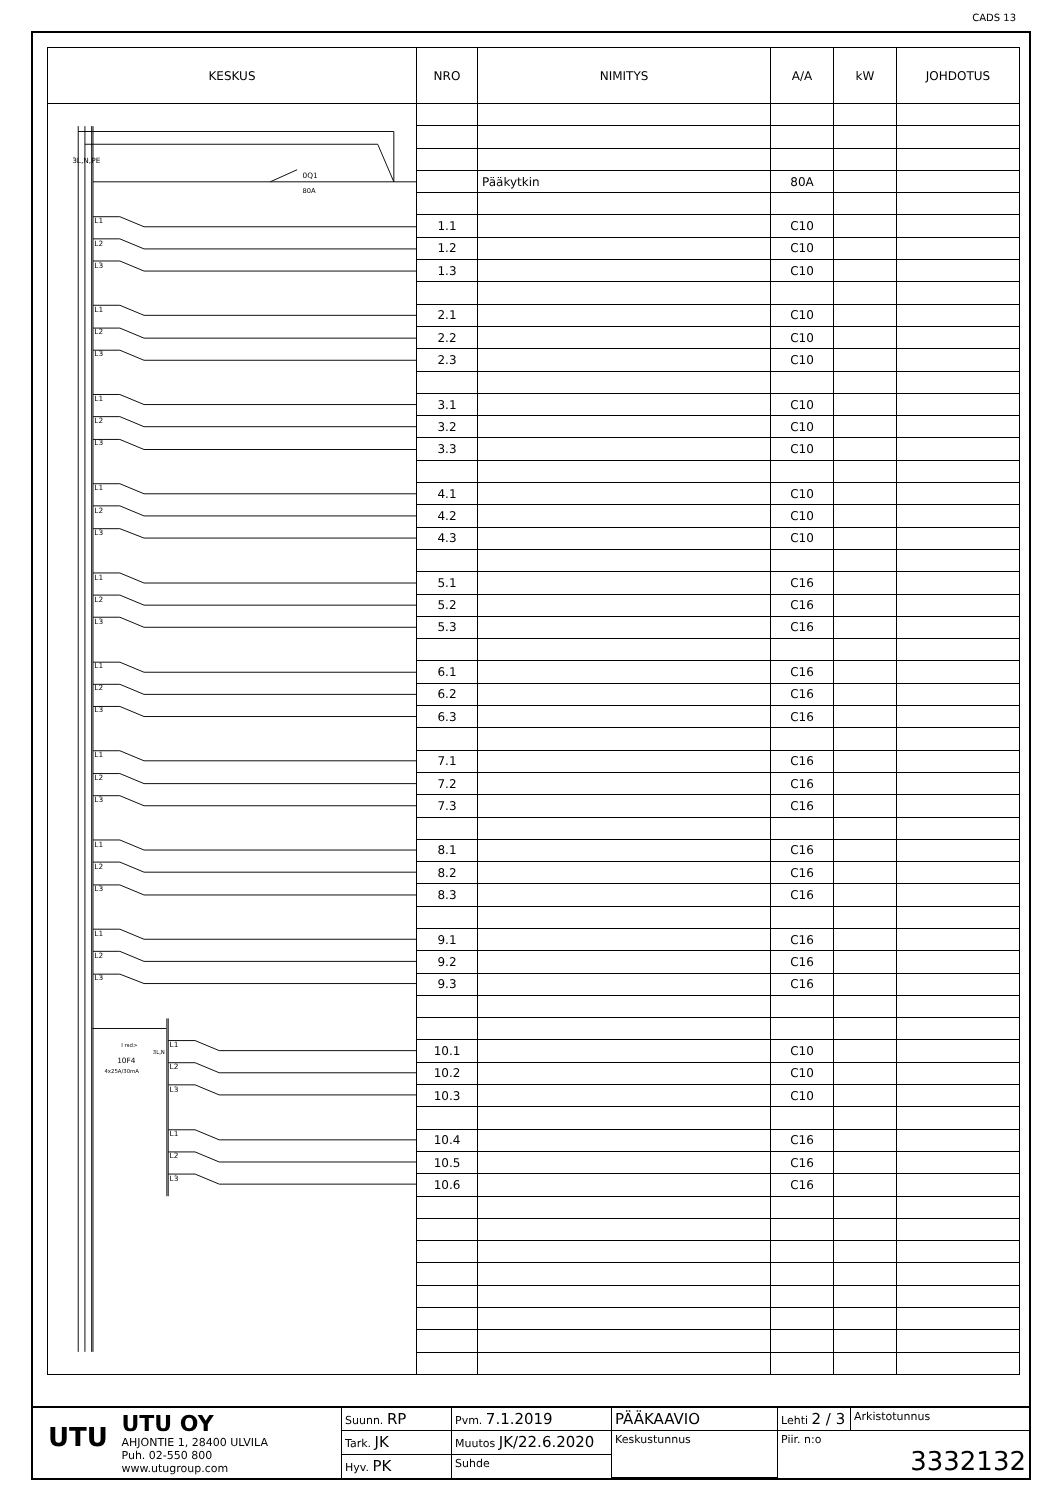CADS 13
| KESKUS | NRO | NIMITYS | A/A | kW | JOHDOTUS |
| --- | --- | --- | --- | --- | --- |
| 3L,N,PE 0Q1 80A 10F4 4x25A/30mA I rsd> 3L,N L1 L2 L3 L1 L2 L3 L1 L2 L3 L1 L2 L3 L1 L2 L3 L1 L2 L3 L1 L2 L3 L1 L2 L3 L1 L2 L3 L1 L2 L3 L1 L2 L3 | | | | | |
| | | Pääkytkin | 80A | | |
| | 1.1 | | C10 | | |
| | 1.2 | | C10 | | |
| | 1.3 | | C10 | | |
| | 2.1 | | C10 | | |
| | 2.2 | | C10 | | |
| | 2.3 | | C10 | | |
| | 3.1 | | C10 | | |
| | 3.2 | | C10 | | |
| | 3.3 | | C10 | | |
| | 4.1 | | C10 | | |
| | 4.2 | | C10 | | |
| | 4.3 | | C10 | | |
| | 5.1 | | C16 | | |
| | 5.2 | | C16 | | |
| | 5.3 | | C16 | | |
| | 6.1 | | C16 | | |
| | 6.2 | | C16 | | |
| | 6.3 | | C16 | | |
| | 7.1 | | C16 | | |
| | 7.2 | | C16 | | |
| | 7.3 | | C16 | | |
| | 8.1 | | C16 | | |
| | 8.2 | | C16 | | |
| | 8.3 | | C16 | | |
| | 9.1 | | C16 | | |
| | 9.2 | | C16 | | |
| | 9.3 | | C16 | | |
| | 10.1 | | C10 | | |
| | 10.2 | | C10 | | |
| | 10.3 | | C10 | | |
| | 10.4 | | C16 | | |
| | 10.5 | | C16 | | |
| | 10.6 | | C16 | | |
| UTU UTU OY AHJONTIE 1, 28400 ULVILA Puh. 02-550 800 www.utugroup.com | Suunn. RP | Pvm. 7.1.2019 | PÄÄKAAVIO | Lehti 2 / 3 | Arkistotunnus |
| | Tark. JK | Muutos JK/22.6.2020 | Keskustunnus | Piir. n:o 3332132 | |
| | Hyv. PK | Suhde | | | |